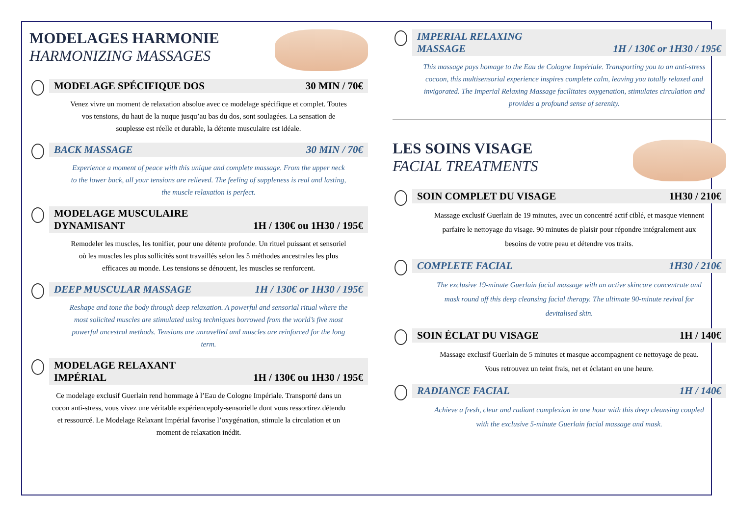MODELAGES HARMONIE
HARMONIZING MASSAGES
MODELAGE SPÉCIFIQUE DOS 30 MIN / 70€
Venez vivre un moment de relaxation absolue avec ce modelage spécifique et complet. Toutes vos tensions, du haut de la nuque jusqu’au bas du dos, sont soulagées. La sensation de souplesse est réelle et durable, la détente musculaire est idéale.
BACK MASSAGE 30 MIN / 70€
Experience a moment of peace with this unique and complete massage. From the upper neck to the lower back, all your tensions are relieved. The feeling of suppleness is real and lasting, the muscle relaxation is perfect.
MODELAGE MUSCULAIRE
DYNAMISANT 1H / 130€ ou 1H30 / 195€
Remodeler les muscles, les tonifier, pour une détente profonde. Un rituel puissant et sensoriel où les muscles les plus sollicités sont travaillés selon les 5 méthodes ancestrales les plus efficaces au monde. Les tensions se dénouent, les muscles se renforcent.
DEEP MUSCULAR MASSAGE 1H / 130€ or 1H30 / 195€
Reshape and tone the body through deep relaxation. A powerful and sensorial ritual where the most solicited muscles are stimulated using techniques borrowed from the world’s five most powerful ancestral methods. Tensions are unravelled and muscles are reinforced for the long term.
MODELAGE RELAXANT
IMPÉRIAL 1H / 130€ ou 1H30 / 195€
Ce modelage exclusif Guerlain rend hommage à l’Eau de Cologne Impériale. Transporté dans un cocon anti-stress, vous vivez une véritable expériencepoly-sensorielle dont vous ressortirez détendu et ressourcé. Le Modelage Relaxant Impérial favorise l’oxygénation, stimule la circulation et un moment de relaxation inédit.
IMPERIAL RELAXING
MASSAGE 1H / 130€ or 1H30 / 195€
This massage pays homage to the Eau de Cologne Impériale. Transporting you to an anti-stress cocoon, this multisensorial experience inspires complete calm, leaving you totally relaxed and invigorated. The Imperial Relaxing Massage facilitates oxygenation, stimulates circulation and provides a profound sense of serenity.
LES SOINS VISAGE
FACIAL TREATMENTS
SOIN COMPLET DU VISAGE 1H30 / 210€
Massage exclusif Guerlain de 19 minutes, avec un concentré actif ciblé, et masque viennent parfaire le nettoyage du visage. 90 minutes de plaisir pour répondre intégralement aux besoins de votre peau et détendre vos traits.
COMPLETE FACIAL 1H30 / 210€
The exclusive 19-minute Guerlain facial massage with an active skincare concentrate and mask round off this deep cleansing facial therapy. The ultimate 90-minute revival for devitalised skin.
SOIN ÉCLAT DU VISAGE 1H / 140€
Massage exclusif Guerlain de 5 minutes et masque accompagnent ce nettoyage de peau. Vous retrouvez un teint frais, net et éclatant en une heure.
RADIANCE FACIAL 1H / 140€
Achieve a fresh, clear and radiant complexion in one hour with this deep cleansing coupled with the exclusive 5-minute Guerlain facial massage and mask.